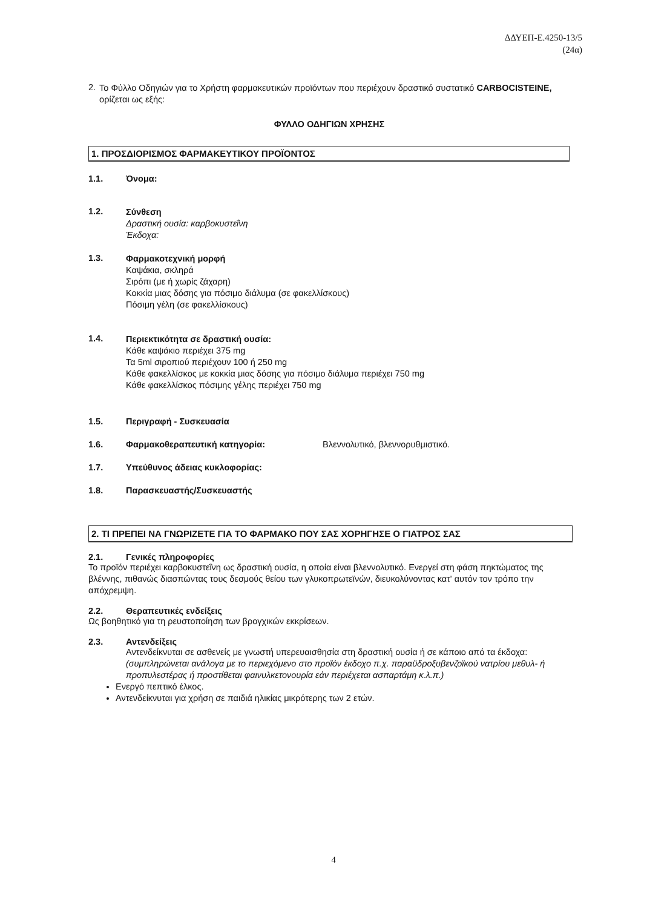ΔΔΥΕΠ-Ε.4250-13/5
(24α)
2.
Το Φύλλο Οδηγιών για το Χρήστη φαρμακευτικών προϊόντων που περιέχουν δραστικό συστατικό CARBOCISTEINE, ορίζεται ως εξής:
ΦΥΛΛΟ ΟΔΗΓΙΩΝ ΧΡΗΣΗΣ
1. ΠΡΟΣΔΙΟΡΙΣΜΟΣ ΦΑΡΜΑΚΕΥΤΙΚΟΥ ΠΡΟΪΟΝΤΟΣ
1.1. Όνομα:
1.2.
Σύνθεση
Δραστική ουσία: καρβοκυστεΐνη
Έκδοχα:
1.3.
Φαρμακοτεχνική μορφή
Καψάκια, σκληρά
Σιρόπι (με ή χωρίς ζάχαρη)
Κοκκία μιας δόσης για πόσιμο διάλυμα (σε φακελλίσκους)
Πόσιμη γέλη (σε φακελλίσκους)
1.4.
Περιεκτικότητα σε δραστική ουσία:
Κάθε καψάκιο περιέχει 375 mg
Τα 5ml σιροπιού περιέχουν 100 ή 250 mg
Κάθε φακελλίσκος με κοκκία μιας δόσης για πόσιμο διάλυμα περιέχει 750 mg
Κάθε φακελλίσκος πόσιμης γέλης περιέχει 750 mg
1.5. Περιγραφή - Συσκευασία
1.6. Φαρμακοθεραπευτική κατηγορία: Βλεννολυτικό, βλεννορυθμιστικό.
1.7. Υπεύθυνος άδειας κυκλοφορίας:
1.8. Παρασκευαστής/Συσκευαστής
2. ΤΙ ΠΡΕΠΕΙ ΝΑ ΓΝΩΡΙΖΕΤΕ ΓΙΑ ΤΟ ΦΑΡΜΑΚΟ ΠΟΥ ΣΑΣ ΧΟΡΗΓΗΣΕ Ο ΓΙΑΤΡΟΣ ΣΑΣ
2.1. Γενικές πληροφορίες
Το προϊόν περιέχει καρβοκυστεΐνη ως δραστική ουσία, η οποία είναι βλεννολυτικό. Ενεργεί στη φάση πηκτώματος της βλέννης, πιθανώς διασπώντας τους δεσμούς θείου των γλυκοπρωτεϊνών, διευκολύνοντας κατ' αυτόν τον τρόπο την απόχρεμψη.
2.2. Θεραπευτικές ενδείξεις
Ως βοηθητικό για τη ρευστοποίηση των βρογχικών εκκρίσεων.
2.3. Αντενδείξεις
Αντενδείκνυται σε ασθενείς με γνωστή υπερευαισθησία στη δραστική ουσία ή σε κάποιο από τα έκδοχα: (συμπληρώνεται ανάλογα με το περιεχόμενο στο προϊόν έκδοχο π.χ. παραϋδροξυβενζοϊκού νατρίου μεθυλ- ή προπυλεστέρας ή προστίθεται φαινυλκετονουρία εάν περιέχεται ασπαρτάμη κ.λ.π.)
Ενεργό πεπτικό έλκος.
Αντενδείκνυται για χρήση σε παιδιά ηλικίας μικρότερης των 2 ετών.
4